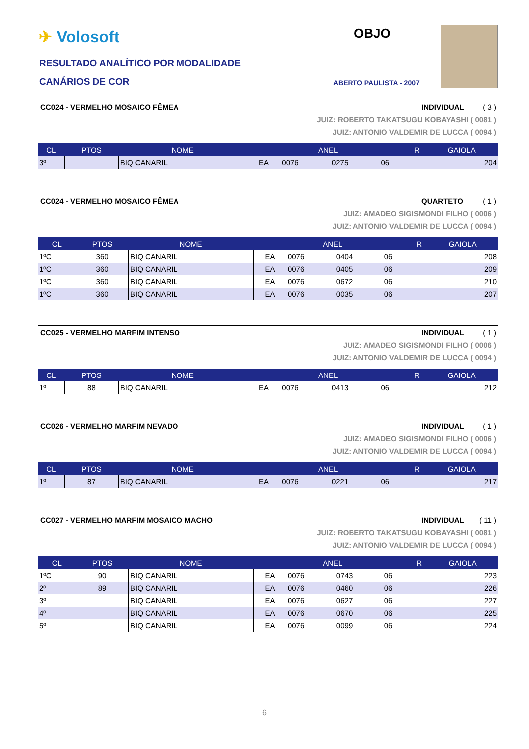✈ Volosoft OBJO
RESULTADO ANALÍTICO POR MODALIDADE
CANÁRIOS DE COR ABERTO PAULISTA - 2007
CC024 - VERMELHO MOSAICO FÊMEA INDIVIDUAL ( 3 )
JUIZ: ROBERTO TAKATSUGU KOBAYASHI ( 0081 )
JUIZ: ANTONIO VALDEMIR DE LUCCA ( 0094 )
| CL | PTOS | NOME | ANEL | | | | R | GAIOLA |
| --- | --- | --- | --- | --- | --- | --- | --- | --- |
| 3º | | BIQ CANARIL | EA | 0076 | 0275 | 06 | | 204 |
CC024 - VERMELHO MOSAICO FÊMEA QUARTETO ( 1 )
JUIZ: AMADEO SIGISMONDI FILHO ( 0006 )
JUIZ: ANTONIO VALDEMIR DE LUCCA ( 0094 )
| CL | PTOS | NOME | ANEL | | | | R | GAIOLA |
| --- | --- | --- | --- | --- | --- | --- | --- | --- |
| 1ºC | 360 | BIQ CANARIL | EA | 0076 | 0404 | 06 | | 208 |
| 1ºC | 360 | BIQ CANARIL | EA | 0076 | 0405 | 06 | | 209 |
| 1ºC | 360 | BIQ CANARIL | EA | 0076 | 0672 | 06 | | 210 |
| 1ºC | 360 | BIQ CANARIL | EA | 0076 | 0035 | 06 | | 207 |
CC025 - VERMELHO MARFIM INTENSO INDIVIDUAL ( 1 )
JUIZ: AMADEO SIGISMONDI FILHO ( 0006 )
JUIZ: ANTONIO VALDEMIR DE LUCCA ( 0094 )
| CL | PTOS | NOME | ANEL | | | | R | GAIOLA |
| --- | --- | --- | --- | --- | --- | --- | --- | --- |
| 1º | 88 | BIQ CANARIL | EA | 0076 | 0413 | 06 | | 212 |
CC026 - VERMELHO MARFIM NEVADO INDIVIDUAL ( 1 )
JUIZ: AMADEO SIGISMONDI FILHO ( 0006 )
JUIZ: ANTONIO VALDEMIR DE LUCCA ( 0094 )
| CL | PTOS | NOME | ANEL | | | | R | GAIOLA |
| --- | --- | --- | --- | --- | --- | --- | --- | --- |
| 1º | 87 | BIQ CANARIL | EA | 0076 | 0221 | 06 | | 217 |
CC027 - VERMELHO MARFIM MOSAICO MACHO INDIVIDUAL ( 11 )
JUIZ: ROBERTO TAKATSUGU KOBAYASHI ( 0081 )
JUIZ: ANTONIO VALDEMIR DE LUCCA ( 0094 )
| CL | PTOS | NOME | ANEL | | | | R | GAIOLA |
| --- | --- | --- | --- | --- | --- | --- | --- | --- |
| 1ºC | 90 | BIQ CANARIL | EA | 0076 | 0743 | 06 | | 223 |
| 2º | 89 | BIQ CANARIL | EA | 0076 | 0460 | 06 | | 226 |
| 3º | | BIQ CANARIL | EA | 0076 | 0627 | 06 | | 227 |
| 4º | | BIQ CANARIL | EA | 0076 | 0670 | 06 | | 225 |
| 5º | | BIQ CANARIL | EA | 0076 | 0099 | 06 | | 224 |
6